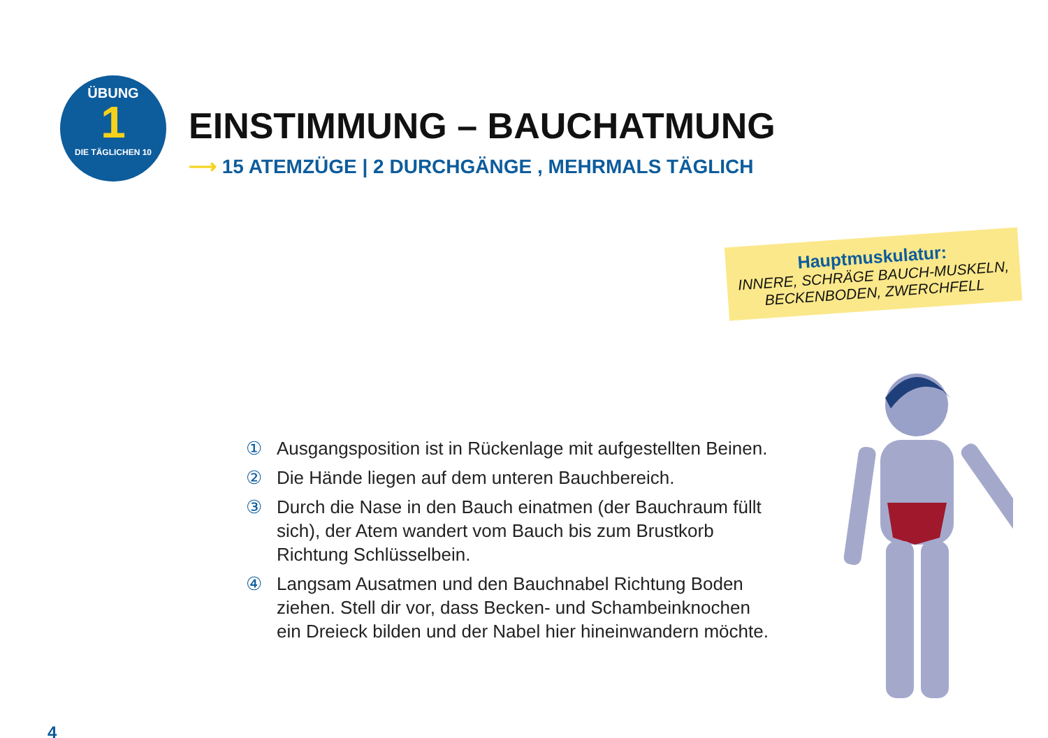ÜBUNG
1
DIE TÄGLICHEN 10
EINSTIMMUNG – BAUCHATMUNG
⟶ 15 ATEMZÜGE | 2 DURCHGÄNGE , MEHRMALS TÄGLICH
Hauptmuskulatur:
INNERE, SCHRÄGE BAUCH-MUSKELN, BECKENBODEN, ZWERCHFELL
① Ausgangsposition ist in Rückenlage mit aufgestellten Beinen.
② Die Hände liegen auf dem unteren Bauchbereich.
③ Durch die Nase in den Bauch einatmen (der Bauchraum füllt sich), der Atem wandert vom Bauch bis zum Brustkorb Richtung Schlüsselbein.
④ Langsam Ausatmen und den Bauchnabel Richtung Boden ziehen. Stell dir vor, dass Becken- und Schambeinknochen ein Dreieck bilden und der Nabel hier hineinwandern möchte.
4